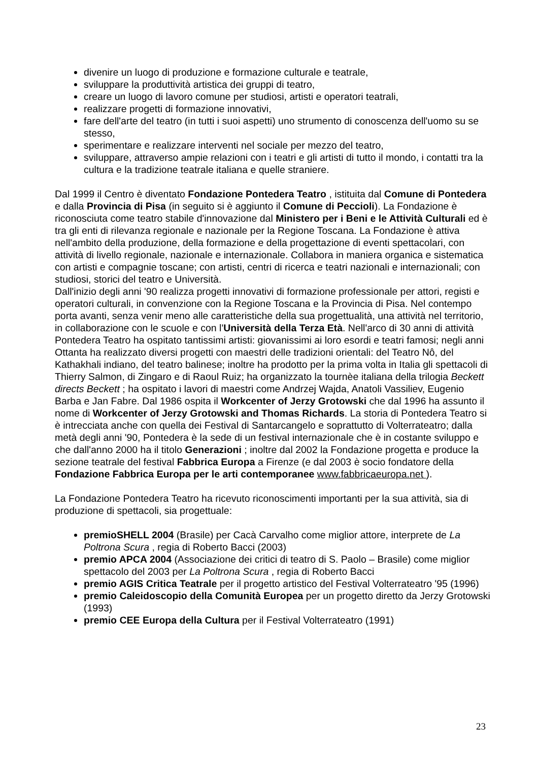divenire un luogo di produzione e formazione culturale e teatrale,
sviluppare la produttività artistica dei gruppi di teatro,
creare un luogo di lavoro comune per studiosi, artisti e operatori teatrali,
realizzare progetti di formazione innovativi,
fare dell'arte del teatro (in tutti i suoi aspetti) uno strumento di conoscenza dell'uomo su se stesso,
sperimentare e realizzare interventi nel sociale per mezzo del teatro,
sviluppare, attraverso ampie relazioni con i teatri e gli artisti di tutto il mondo, i contatti tra la cultura e la tradizione teatrale italiana e quelle straniere.
Dal 1999 il Centro è diventato Fondazione Pontedera Teatro , istituita dal Comune di Pontedera e dalla Provincia di Pisa (in seguito si è aggiunto il Comune di Peccioli). La Fondazione è riconosciuta come teatro stabile d'innovazione dal Ministero per i Beni e le Attività Culturali ed è tra gli enti di rilevanza regionale e nazionale per la Regione Toscana. La Fondazione è attiva nell'ambito della produzione, della formazione e della progettazione di eventi spettacolari, con attività di livello regionale, nazionale e internazionale. Collabora in maniera organica e sistematica con artisti e compagnie toscane; con artisti, centri di ricerca e teatri nazionali e internazionali; con studiosi, storici del teatro e Università.
Dall'inizio degli anni '90 realizza progetti innovativi di formazione professionale per attori, registi e operatori culturali, in convenzione con la Regione Toscana e la Provincia di Pisa. Nel contempo porta avanti, senza venir meno alle caratteristiche della sua progettualità, una attività nel territorio, in collaborazione con le scuole e con l'Università della Terza Età. Nell'arco di 30 anni di attività Pontedera Teatro ha ospitato tantissimi artisti: giovanissimi ai loro esordi e teatri famosi; negli anni Ottanta ha realizzato diversi progetti con maestri delle tradizioni orientali: del Teatro Nô, del Kathakhali indiano, del teatro balinese; inoltre ha prodotto per la prima volta in Italia gli spettacoli di Thierry Salmon, di Zingaro e di Raoul Ruiz; ha organizzato la tournèe italiana della trilogia Beckett directs Beckett ; ha ospitato i lavori di maestri come Andrzej Wajda, Anatoli Vassiliev, Eugenio Barba e Jan Fabre. Dal 1986 ospita il Workcenter of Jerzy Grotowski che dal 1996 ha assunto il nome di Workcenter of Jerzy Grotowski and Thomas Richards. La storia di Pontedera Teatro si è intrecciata anche con quella dei Festival di Santarcangelo e soprattutto di Volterrateatro; dalla metà degli anni '90, Pontedera è la sede di un festival internazionale che è in costante sviluppo e che dall'anno 2000 ha il titolo Generazioni ; inoltre dal 2002 la Fondazione progetta e produce la sezione teatrale del festival Fabbrica Europa a Firenze (e dal 2003 è socio fondatore della Fondazione Fabbrica Europa per le arti contemporanee www.fabbricaeuropa.net ).
La Fondazione Pontedera Teatro ha ricevuto riconoscimenti importanti per la sua attività, sia di produzione di spettacoli, sia progettuale:
premioSHELL 2004 (Brasile) per Cacà Carvalho come miglior attore, interprete de La Poltrona Scura , regia di Roberto Bacci (2003)
premio APCA 2004 (Associazione dei critici di teatro di S. Paolo – Brasile) come miglior spettacolo del 2003 per La Poltrona Scura , regia di Roberto Bacci
premio AGIS Critica Teatrale per il progetto artistico del Festival Volterrateatro '95 (1996)
premio Caleidoscopio della Comunità Europea per un progetto diretto da Jerzy Grotowski (1993)
premio CEE Europa della Cultura per il Festival Volterrateatro (1991)
23